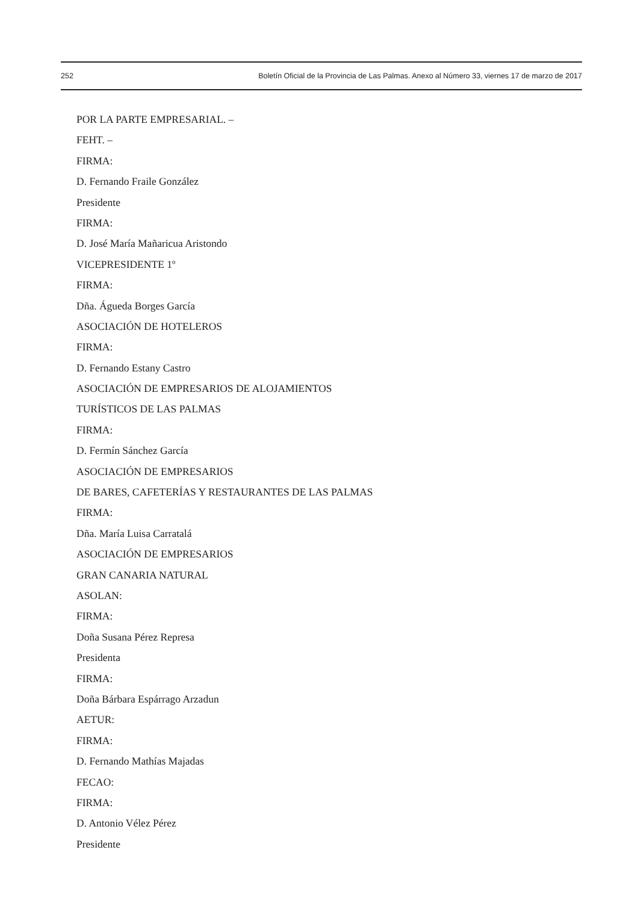252 Boletín Oficial de la Provincia de Las Palmas. Anexo al Número 33, viernes 17 de marzo de 2017
POR LA PARTE EMPRESARIAL. –
FEHT. –
FIRMA:
D. Fernando Fraile González
Presidente
FIRMA:
D. José María Mañaricua Aristondo
VICEPRESIDENTE 1º
FIRMA:
Dña. Águeda Borges García
ASOCIACIÓN DE HOTELEROS
FIRMA:
D. Fernando Estany Castro
ASOCIACIÓN DE EMPRESARIOS DE ALOJAMIENTOS
TURÍSTICOS DE LAS PALMAS
FIRMA:
D. Fermín Sánchez García
ASOCIACIÓN DE EMPRESARIOS
DE BARES, CAFETERÍAS Y RESTAURANTES DE LAS PALMAS
FIRMA:
Dña. María Luisa Carratalá
ASOCIACIÓN DE EMPRESARIOS
GRAN CANARIA NATURAL
ASOLAN:
FIRMA:
Doña Susana Pérez Represa
Presidenta
FIRMA:
Doña Bárbara Espárrago Arzadun
AETUR:
FIRMA:
D. Fernando Mathías Majadas
FECAO:
FIRMA:
D. Antonio Vélez Pérez
Presidente